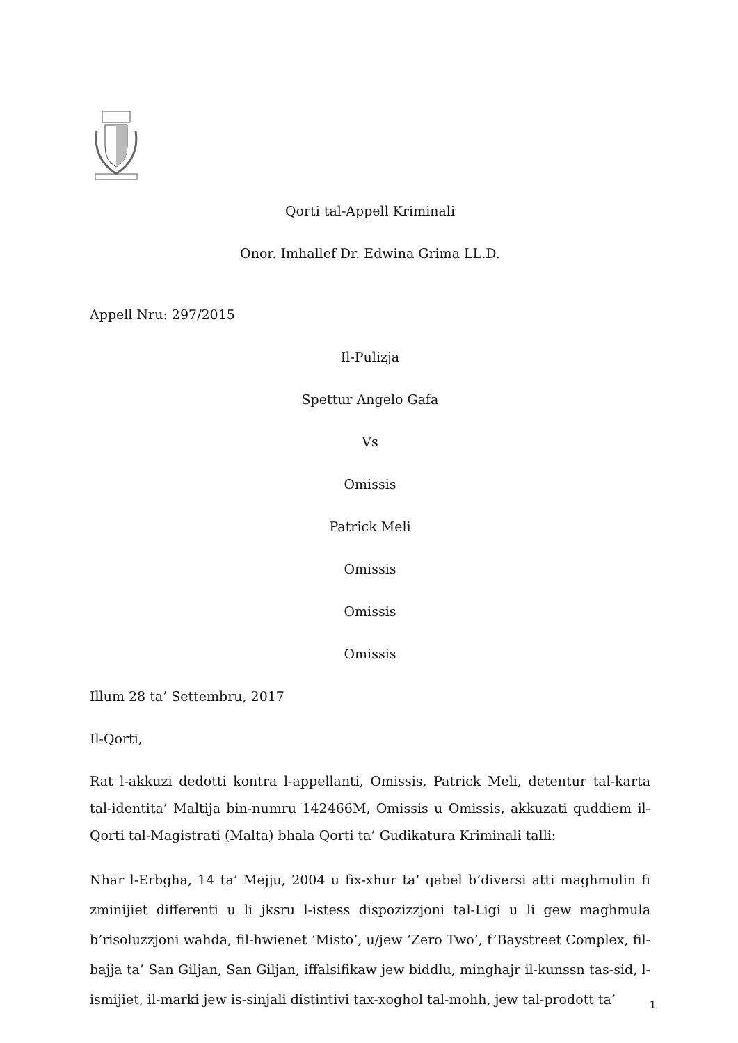Qorti tal-Appell Kriminali
Onor. Imhallef Dr. Edwina Grima LL.D.
Appell Nru: 297/2015
Il-Pulizja
Spettur Angelo Gafa
Vs
Omissis
Patrick Meli
Omissis
Omissis
Omissis
Illum 28 ta’ Settembru, 2017
Il-Qorti,
Rat l-akkuzi dedotti kontra l-appellanti, Omissis, Patrick Meli, detentur tal-karta tal-identita’ Maltija bin-numru 142466M, Omissis u Omissis, akkuzati quddiem il-Qorti tal-Magistrati (Malta) bhala Qorti ta’ Gudikatura Kriminali talli:
Nhar l-Erbgha, 14 ta’ Mejju, 2004 u fix-xhur ta’ qabel b’diversi atti maghmulin fi zminijiet differenti u li jksru l-istess dispozizzjoni tal-Ligi u li gew maghmula b’risoluzzjoni wahda, fil-hwienet ‘Misto’, u/jew ‘Zero Two’, f’Baystreet Complex, fil-bajja ta’ San Giljan, San Giljan, iffalsifikaw jew biddlu, minghajr il-kunssn tas-sid, l-ismijiet, il-marki jew is-sinjali distintivi tax-xoghol tal-mohh, jew tal-prodott ta’
1